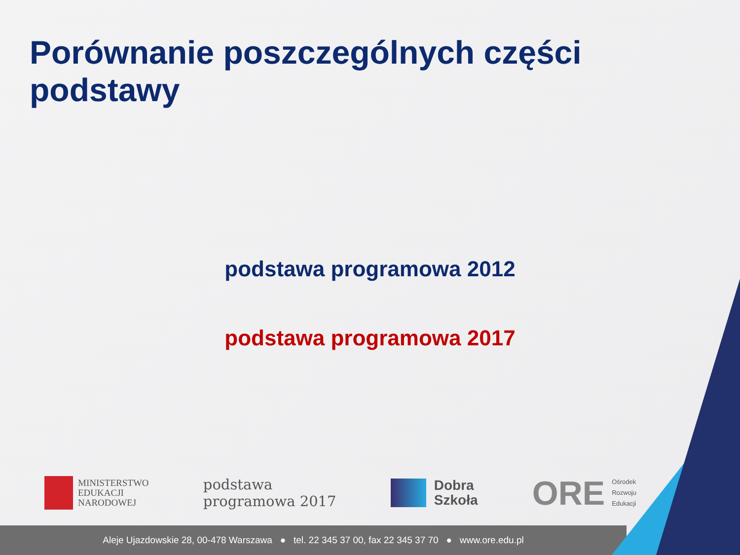Porównanie poszczególnych części podstawy
podstawa programowa 2012
podstawa programowa 2017
MINISTERSTWO
EDUKACJI
NARODOWEJ
podstawa
programowa 2017
Dobra
Szkoła
ORE
Ośrodek
Rozwoju
Edukacji
Aleje Ujazdowskie 28, 00-478 Warszawa ● tel. 22 345 37 00, fax 22 345 37 70 ● www.ore.edu.pl